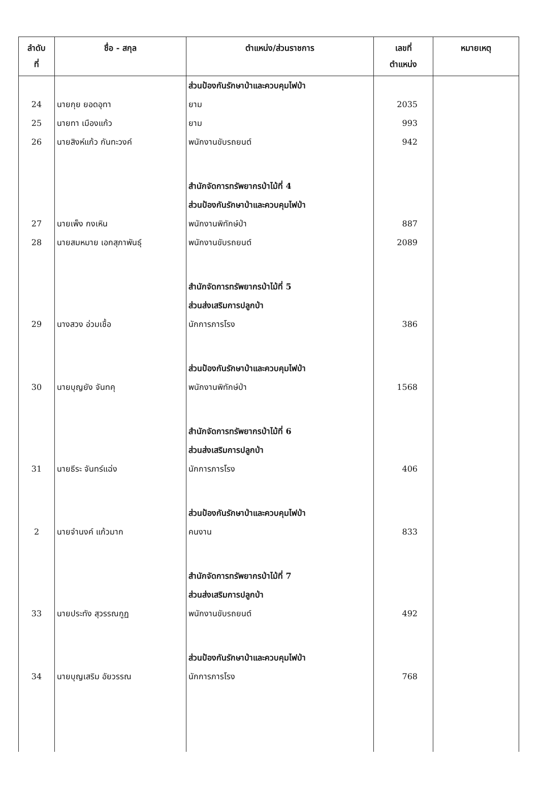| ลำดับ ที่ | ชื่อ - สกุล | ตำแหน่ง/ส่วนราชการ | เลขที่ ตำแหน่ง | หมายเหตุ |
| --- | --- | --- | --- | --- |
| | | ส่วนป้องกันรักษาป่าและควบคุมไฟป่า | | |
| 24 | นายกุย ยอดอุทา | ยาม | 2035 | |
| 25 | นายทา เมืองแก้ว | ยาม | 993 | |
| 26 | นายสิงห์แก้ว กันทะวงค์ | พนักงานขับรถยนต์ | 942 | |
| | | สำนักจัดการทรัพยากรป่าไม้ที่ 4 | | |
| | | ส่วนป้องกันรักษาป่าและควบคุมไฟป่า | | |
| 27 | นายเพ็ง กงเหิน | พนักงานพิทักษ์ป่า | 887 | |
| 28 | นายสมหมาย เอกสุภาพันธุ์ | พนักงานขับรถยนต์ | 2089 | |
| | | สำนักจัดการทรัพยากรป่าไม้ที่ 5 | | |
| | | ส่วนส่งเสริมการปลูกป่า | | |
| 29 | นางสวง อ่วมเชื้อ | นักการภารโรง | 386 | |
| | | ส่วนป้องกันรักษาป่าและควบคุมไฟป่า | | |
| 30 | นายบุญยัง จันทคุ | พนักงานพิทักษ์ป่า | 1568 | |
| | | สำนักจัดการทรัพยากรป่าไม้ที่ 6 | | |
| | | ส่วนส่งเสริมการปลูกป่า | | |
| 31 | นายธีระ จันทร์แฉ่ง | นักการภารโรง | 406 | |
| | | ส่วนป้องกันรักษาป่าและควบคุมไฟป่า | | |
| 2 | นายจำนงค์ แก้วมาก | คนงาน | 833 | |
| | | สำนักจัดการทรัพยากรป่าไม้ที่ 7 | | |
| | | ส่วนส่งเสริมการปลูกป่า | | |
| 33 | นายประทัง สุวรรณกูฏ | พนักงานขับรถยนต์ | 492 | |
| | | ส่วนป้องกันรักษาป่าและควบคุมไฟป่า | | |
| 34 | นายบุญเสริม อัยวรรณ | นักการภารโรง | 768 | |